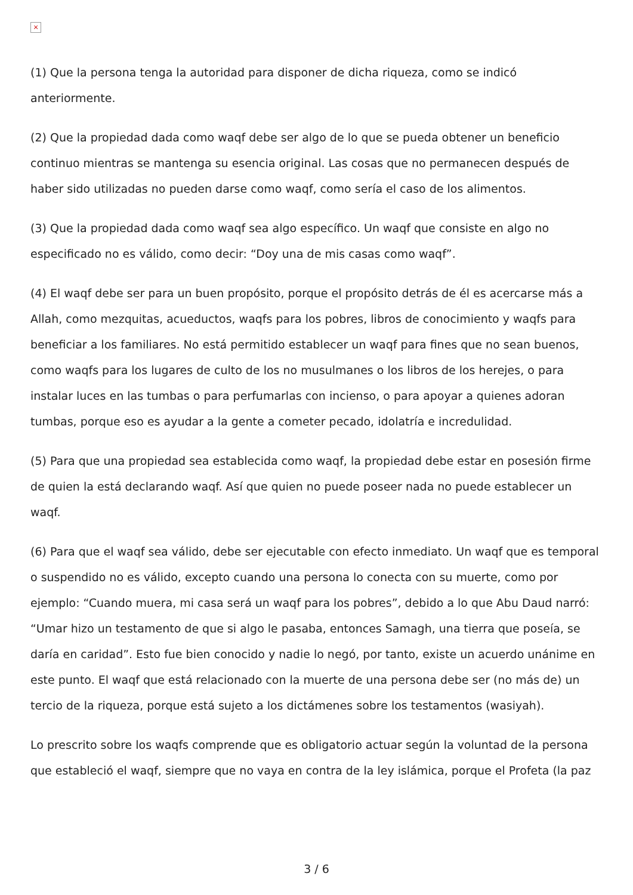×
(1) Que la persona tenga la autoridad para disponer de dicha riqueza, como se indicó anteriormente.
(2) Que la propiedad dada como waqf debe ser algo de lo que se pueda obtener un beneficio continuo mientras se mantenga su esencia original. Las cosas que no permanecen después de haber sido utilizadas no pueden darse como waqf, como sería el caso de los alimentos.
(3) Que la propiedad dada como waqf sea algo específico. Un waqf que consiste en algo no especificado no es válido, como decir: “Doy una de mis casas como waqf”.
(4) El waqf debe ser para un buen propósito, porque el propósito detrás de él es acercarse más a Allah, como mezquitas, acueductos, waqfs para los pobres, libros de conocimiento y waqfs para beneficiar a los familiares. No está permitido establecer un waqf para fines que no sean buenos, como waqfs para los lugares de culto de los no musulmanes o los libros de los herejes, o para instalar luces en las tumbas o para perfumarlas con incienso, o para apoyar a quienes adoran tumbas, porque eso es ayudar a la gente a cometer pecado, idolatría e incredulidad.
(5) Para que una propiedad sea establecida como waqf, la propiedad debe estar en posesión firme de quien la está declarando waqf. Así que quien no puede poseer nada no puede establecer un waqf.
(6) Para que el waqf sea válido, debe ser ejecutable con efecto inmediato. Un waqf que es temporal o suspendido no es válido, excepto cuando una persona lo conecta con su muerte, como por ejemplo: “Cuando muera, mi casa será un waqf para los pobres”, debido a lo que Abu Daud narró: “Umar hizo un testamento de que si algo le pasaba, entonces Samagh, una tierra que poseía, se daría en caridad”. Esto fue bien conocido y nadie lo negó, por tanto, existe un acuerdo unánime en este punto. El waqf que está relacionado con la muerte de una persona debe ser (no más de) un tercio de la riqueza, porque está sujeto a los dictámenes sobre los testamentos (wasiyah).
Lo prescrito sobre los waqfs comprende que es obligatorio actuar según la voluntad de la persona que estableció el waqf, siempre que no vaya en contra de la ley islámica, porque el Profeta (la paz
3 / 6